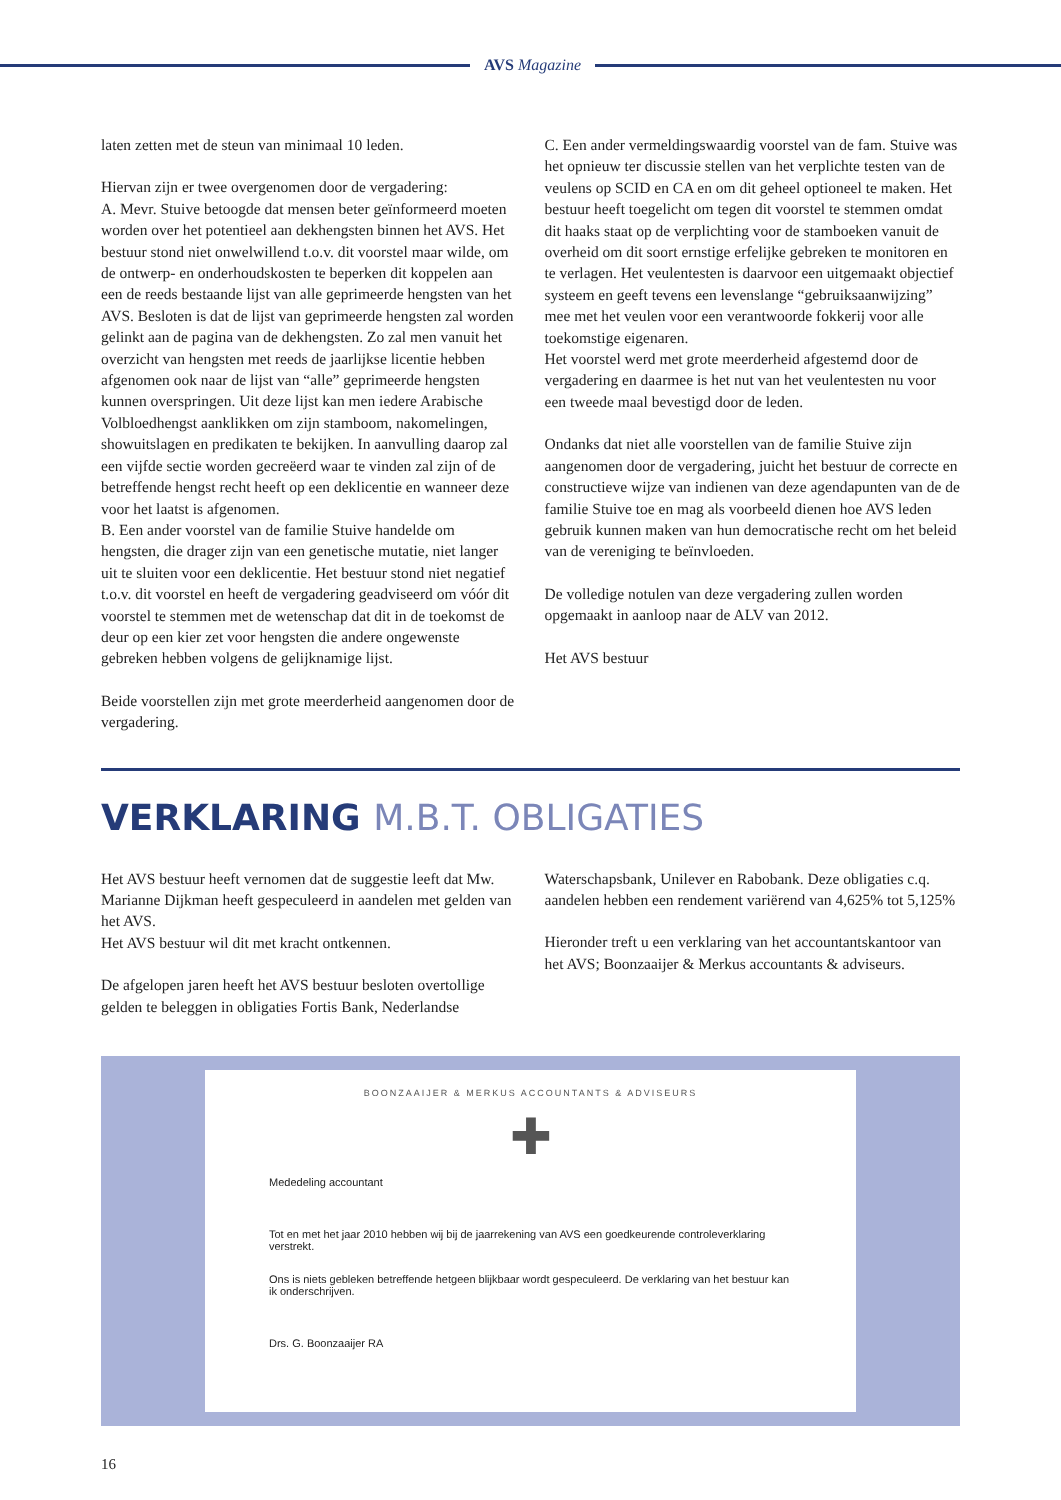AVS Magazine
laten zetten met de steun van minimaal 10 leden.
Hiervan zijn er twee overgenomen door de vergadering:
A. Mevr. Stuive betoogde dat mensen beter geïnformeerd moeten worden over het potentieel aan dekhengsten binnen het AVS. Het bestuur stond niet onwelwillend t.o.v. dit voorstel maar wilde, om de ontwerp- en onderhoudskosten te beperken dit koppelen aan een de reeds bestaande lijst van alle geprimeerde hengsten van het AVS. Besloten is dat de lijst van geprimeerde hengsten zal worden gelinkt aan de pagina van de dekhengsten. Zo zal men vanuit het overzicht van hengsten met reeds de jaarlijkse licentie hebben afgenomen ook naar de lijst van “alle” geprimeerde hengsten kunnen overspringen. Uit deze lijst kan men iedere Arabische Volbloedhengst aanklikken om zijn stamboom, nakomelingen, showuitslagen en predikaten te bekijken. In aanvulling daarop zal een vijfde sectie worden gecreëerd waar te vinden zal zijn of de betreffende hengst recht heeft op een deklicentie en wanneer deze voor het laatst is afgenomen.
B. Een ander voorstel van de familie Stuive handelde om hengsten, die drager zijn van een genetische mutatie, niet langer uit te sluiten voor een deklicentie. Het bestuur stond niet negatief t.o.v. dit voorstel en heeft de vergadering geadviseerd om vóór dit voorstel te stemmen met de wetenschap dat dit in de toekomst de deur op een kier zet voor hengsten die andere ongewenste gebreken hebben volgens de gelijknamige lijst.
Beide voorstellen zijn met grote meerderheid aangenomen door de vergadering.
C. Een ander vermeldingswaardig voorstel van de fam. Stuive was het opnieuw ter discussie stellen van het verplichte testen van de veulens op SCID en CA en om dit geheel optioneel te maken. Het bestuur heeft toegelicht om tegen dit voorstel te stemmen omdat dit haaks staat op de verplichting voor de stamboeken vanuit de overheid om dit soort ernstige erfelijke gebreken te monitoren en te verlagen. Het veulentesten is daarvoor een uitgemaakt objectief systeem en geeft tevens een levenslange “gebruiksaanwijzing” mee met het veulen voor een verantwoorde fokkerij voor alle toekomstige eigenaren.
Het voorstel werd met grote meerderheid afgestemd door de vergadering en daarmee is het nut van het veulentesten nu voor een tweede maal bevestigd door de leden.
Ondanks dat niet alle voorstellen van de familie Stuive zijn aangenomen door de vergadering, juicht het bestuur de correcte en constructieve wijze van indienen van deze agendapunten van de de familie Stuive toe en mag als voorbeeld dienen hoe AVS leden gebruik kunnen maken van hun democratische recht om het beleid van de vereniging te beïnvloeden.
De volledige notulen van deze vergadering zullen worden opgemaakt in aanloop naar de ALV van 2012.
Het AVS bestuur
VERKLARING M.B.T. OBLIGATIES
Het AVS bestuur heeft vernomen dat de suggestie leeft dat Mw. Marianne Dijkman heeft gespeculeerd in aandelen met gelden van het AVS.
Het AVS bestuur wil dit met kracht ontkennen.
De afgelopen jaren heeft het AVS bestuur besloten overtollige gelden te beleggen in obligaties Fortis Bank, Nederlandse
Waterschapsbank, Unilever en Rabobank. Deze obligaties c.q. aandelen hebben een rendement variërend van 4,625% tot 5,125%
Hieronder treft u een verklaring van het accountantskantoor van het AVS; Boonzaaijer & Merkus accountants & adviseurs.
BOONZAAIJER & MERKUS ACCOUNTANTS & ADVISEURS
✚
Mededeling accountant
Tot en met het jaar 2010 hebben wij bij de jaarrekening van AVS een goedkeurende controleverklaring verstrekt.
Ons is niets gebleken betreffende hetgeen blijkbaar wordt gespeculeerd. De verklaring van het bestuur kan ik onderschrijven.
Drs. G. Boonzaaijer RA
16